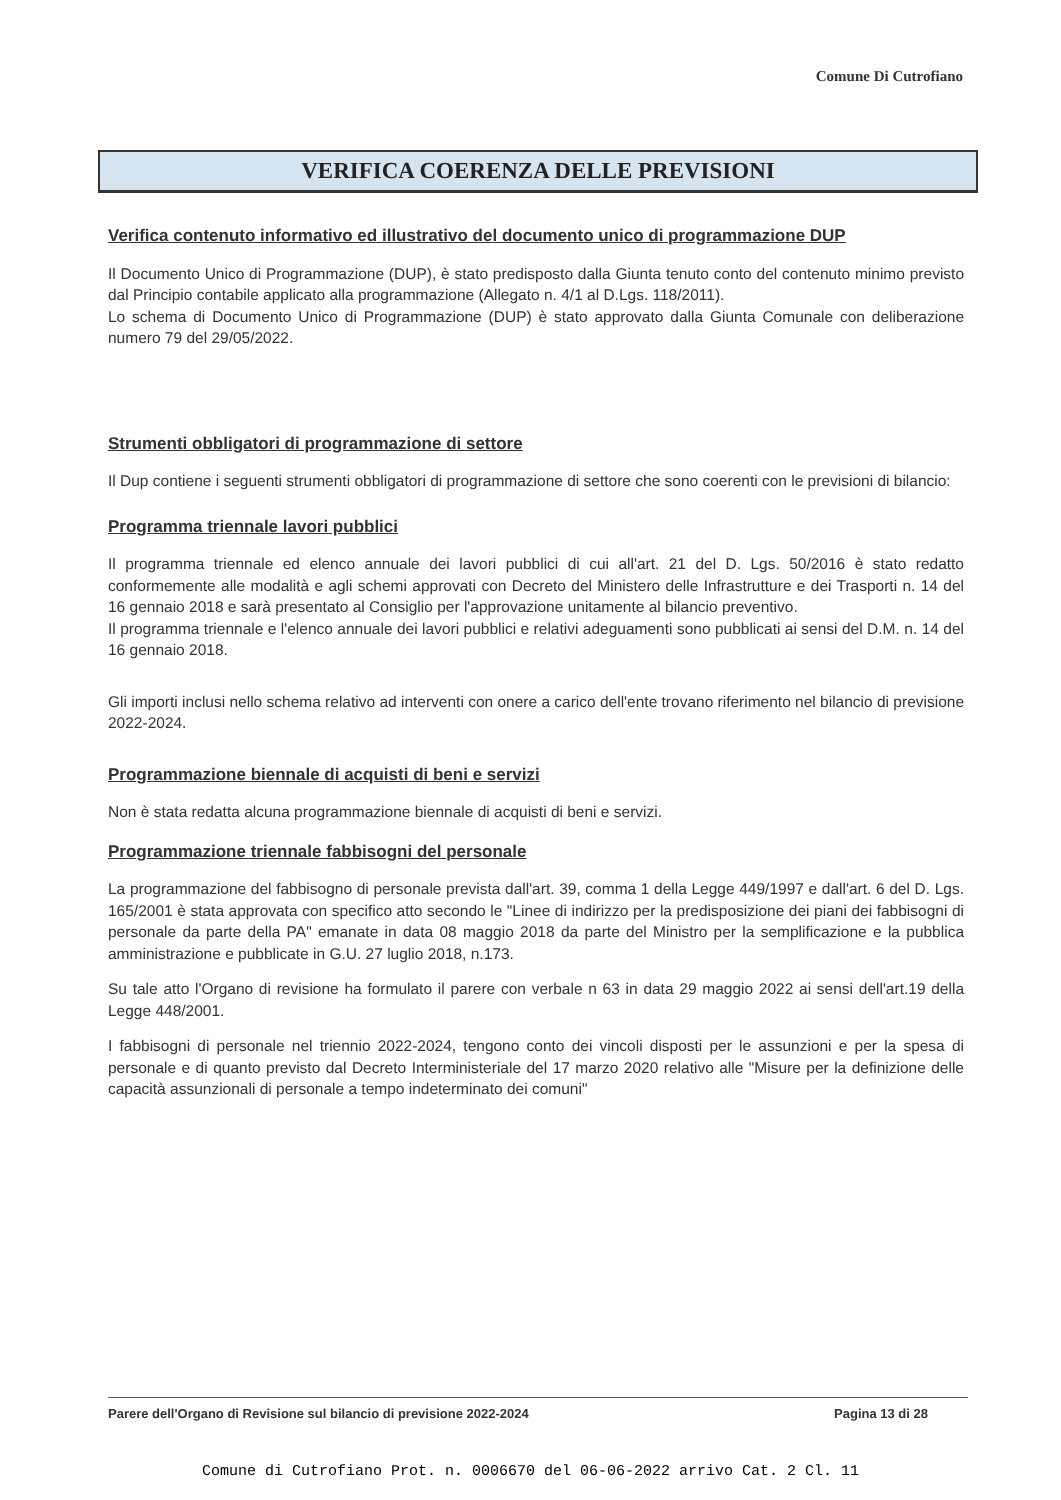Comune Di Cutrofiano
VERIFICA COERENZA DELLE PREVISIONI
Verifica contenuto informativo ed illustrativo del documento unico di programmazione DUP
Il Documento Unico di Programmazione (DUP), è stato predisposto dalla Giunta tenuto conto del contenuto minimo previsto dal Principio contabile applicato alla programmazione (Allegato n. 4/1 al D.Lgs. 118/2011).
Lo schema di Documento Unico di Programmazione (DUP) è stato approvato dalla Giunta Comunale con deliberazione numero 79 del 29/05/2022.
Strumenti obbligatori di programmazione di settore
Il Dup contiene i seguenti strumenti obbligatori di programmazione di settore che sono coerenti con le previsioni di bilancio:
Programma triennale lavori pubblici
Il programma triennale ed elenco annuale dei lavori pubblici di cui all'art. 21 del D. Lgs. 50/2016 è stato redatto conformemente alle modalità e agli schemi approvati con Decreto del Ministero delle Infrastrutture e dei Trasporti n. 14 del 16 gennaio 2018 e sarà presentato al Consiglio per l'approvazione unitamente al bilancio preventivo.
Il programma triennale e l'elenco annuale dei lavori pubblici e relativi adeguamenti sono pubblicati ai sensi del D.M. n. 14 del 16 gennaio 2018.
Gli importi inclusi nello schema relativo ad interventi con onere a carico dell'ente trovano riferimento nel bilancio di previsione 2022-2024.
Programmazione biennale di acquisti di beni e servizi
Non è stata redatta alcuna programmazione biennale di acquisti di beni e servizi.
Programmazione triennale fabbisogni del personale
La programmazione del fabbisogno di personale prevista dall'art. 39, comma 1 della Legge 449/1997 e dall'art. 6 del D. Lgs. 165/2001 è stata approvata con specifico atto secondo le "Linee di indirizzo per la predisposizione dei piani dei fabbisogni di personale da parte della PA" emanate in data 08 maggio 2018 da parte del Ministro per la semplificazione e la pubblica amministrazione e pubblicate in G.U. 27 luglio 2018, n.173.
Su tale atto l'Organo di revisione ha formulato il parere con verbale n 63 in data 29 maggio 2022 ai sensi dell'art.19 della Legge 448/2001.
I fabbisogni di personale nel triennio 2022-2024, tengono conto dei vincoli disposti per le assunzioni e per la spesa di personale e di quanto previsto dal Decreto Interministeriale del 17 marzo 2020 relativo alle "Misure per la definizione delle capacità assunzionali di personale a tempo indeterminato dei comuni"
Parere dell'Organo di Revisione sul bilancio di previsione 2022-2024 Pagina 13 di 28
Comune di Cutrofiano Prot. n. 0006670 del 06-06-2022 arrivo Cat. 2 Cl. 11